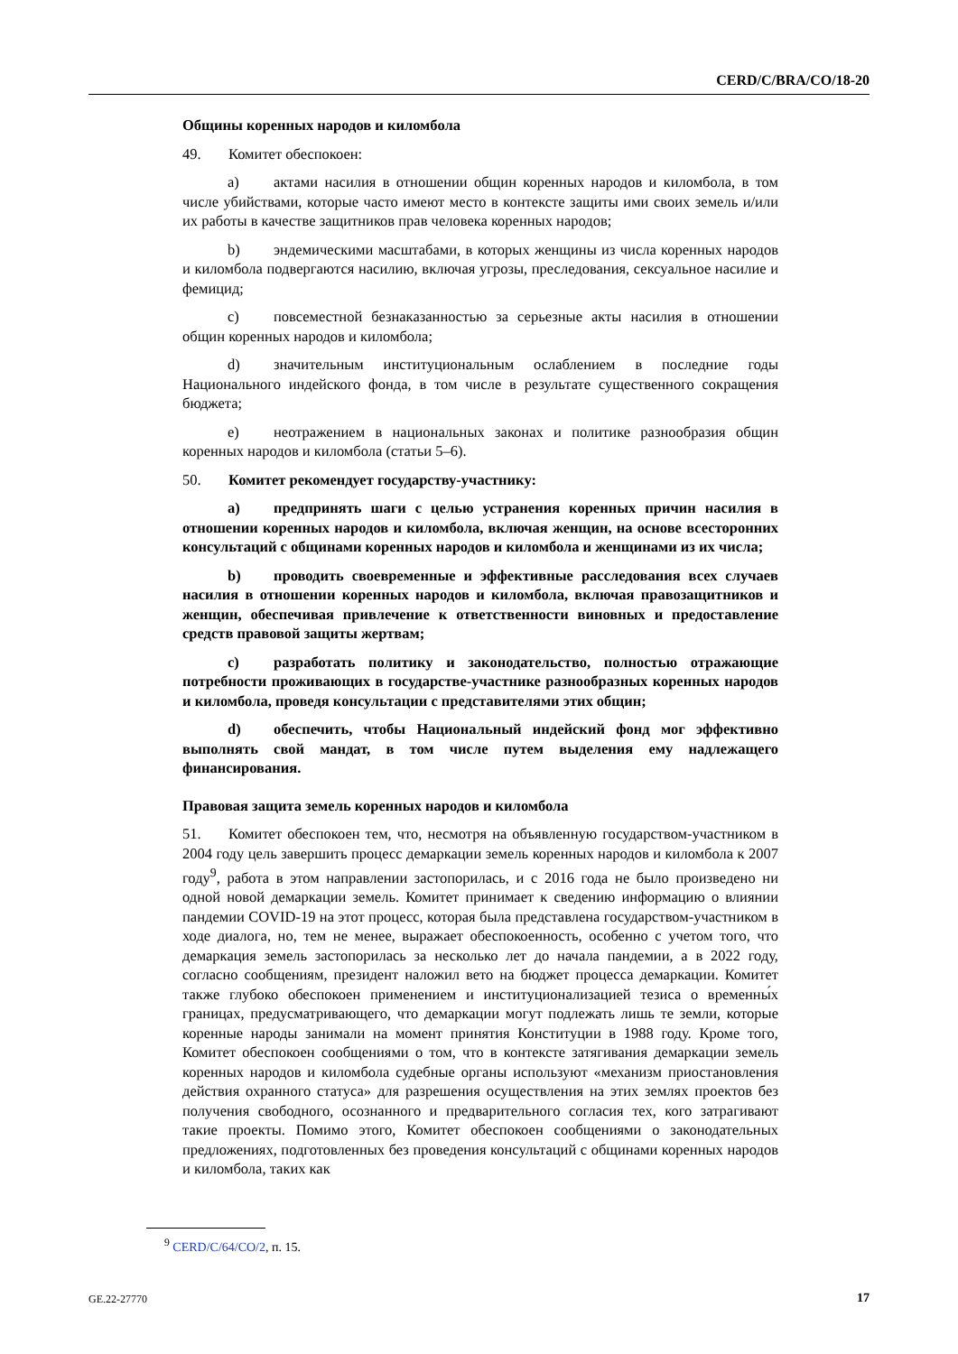CERD/C/BRA/CO/18-20
Общины коренных народов и киломбола
49. Комитет обеспокоен:
a) актами насилия в отношении общин коренных народов и киломбола, в том числе убийствами, которые часто имеют место в контексте защиты ими своих земель и/или их работы в качестве защитников прав человека коренных народов;
b) эндемическими масштабами, в которых женщины из числа коренных народов и киломбола подвергаются насилию, включая угрозы, преследования, сексуальное насилие и фемицид;
c) повсеместной безнаказанностью за серьезные акты насилия в отношении общин коренных народов и киломбола;
d) значительным институциональным ослаблением в последние годы Национального индейского фонда, в том числе в результате существенного сокращения бюджета;
e) неотражением в национальных законах и политике разнообразия общин коренных народов и киломбола (статьи 5–6).
50. Комитет рекомендует государству-участнику:
a) предпринять шаги с целью устранения коренных причин насилия в отношении коренных народов и киломбола, включая женщин, на основе всесторонних консультаций с общинами коренных народов и киломбола и женщинами из их числа;
b) проводить своевременные и эффективные расследования всех случаев насилия в отношении коренных народов и киломбола, включая правозащитников и женщин, обеспечивая привлечение к ответственности виновных и предоставление средств правовой защиты жертвам;
c) разработать политику и законодательство, полностью отражающие потребности проживающих в государстве-участнике разнообразных коренных народов и киломбола, проведя консультации с представителями этих общин;
d) обеспечить, чтобы Национальный индейский фонд мог эффективно выполнять свой мандат, в том числе путем выделения ему надлежащего финансирования.
Правовая защита земель коренных народов и киломбола
51. Комитет обеспокоен тем, что, несмотря на объявленную государством-участником в 2004 году цель завершить процесс демаркации земель коренных народов и киломбола к 2007 году<sup>9</sup>, работа в этом направлении застопорилась, и с 2016 года не было произведено ни одной новой демаркации земель. Комитет принимает к сведению информацию о влиянии пандемии COVID-19 на этот процесс, которая была представлена государством-участником в ходе диалога, но, тем не менее, выражает обеспокоенность, особенно с учетом того, что демаркация земель застопорилась за несколько лет до начала пандемии, а в 2022 году, согласно сообщениям, президент наложил вето на бюджет процесса демаркации. Комитет также глубоко обеспокоен применением и институционализацией тезиса о временны́х границах, предусматривающего, что демаркации могут подлежать лишь те земли, которые коренные народы занимали на момент принятия Конституции в 1988 году. Кроме того, Комитет обеспокоен сообщениями о том, что в контексте затягивания демаркации земель коренных народов и киломбола судебные органы используют «механизм приостановления действия охранного статуса» для разрешения осуществления на этих землях проектов без получения свободного, осознанного и предварительного согласия тех, кого затрагивают такие проекты. Помимо этого, Комитет обеспокоен сообщениями о законодательных предложениях, подготовленных без проведения консультаций с общинами коренных народов и киломбола, таких как
<sup>9</sup> CERD/C/64/CO/2, п. 15.
GE.22-27770 17